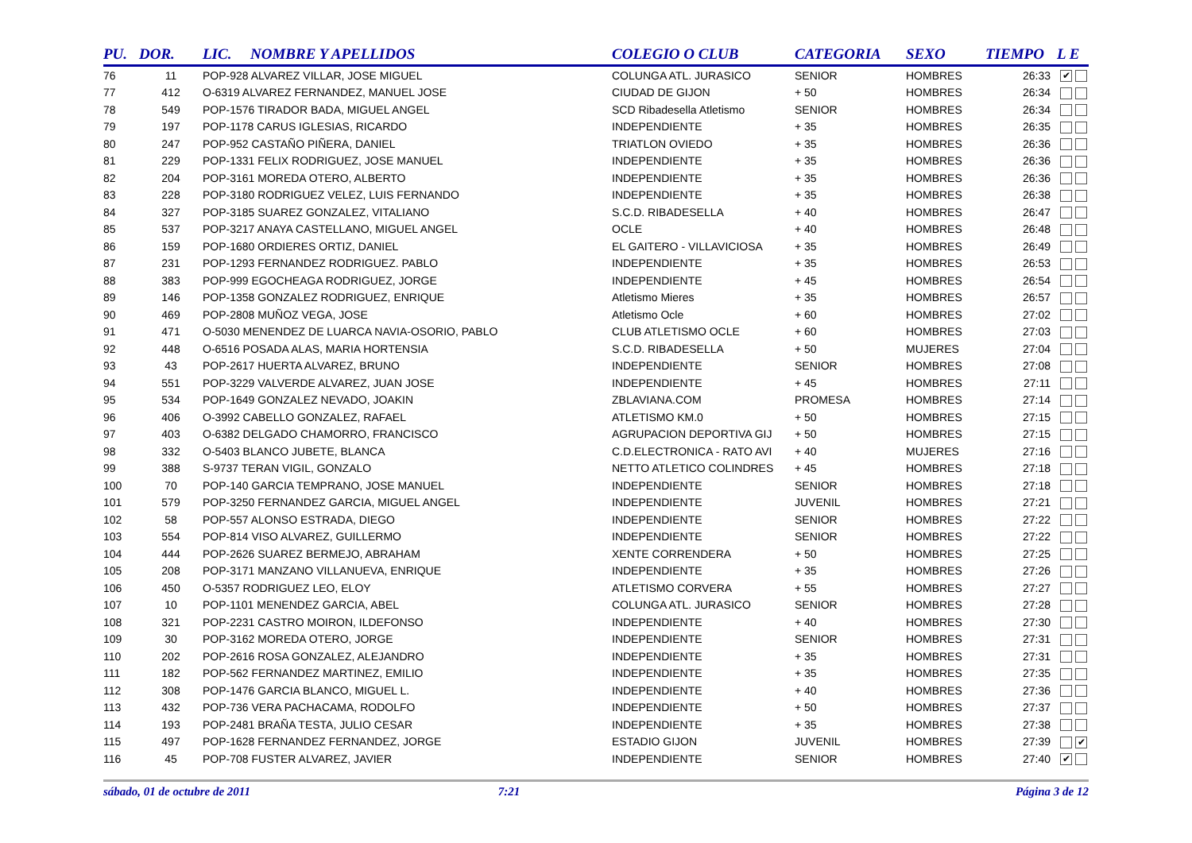| PU. | DOR. | LIC. | NOMBRE Y APELLIDOS | COLEGIO O CLUB | CATEGORIA | SEXO | TIEMPO | L E |
| --- | --- | --- | --- | --- | --- | --- | --- | --- |
| 76 | 11 | POP-928 ALVAREZ VILLAR, JOSE MIGUEL | | COLUNGA ATL. JURASICO | SENIOR | HOMBRES | 26:33 | ✔ |
| 77 | 412 | O-6319 ALVAREZ FERNANDEZ, MANUEL JOSE | | CIUDAD DE GIJON | + 50 | HOMBRES | 26:34 | |
| 78 | 549 | POP-1576 TIRADOR BADA, MIGUEL ANGEL | | SCD Ribadesella Atletismo | SENIOR | HOMBRES | 26:34 | |
| 79 | 197 | POP-1178 CARUS IGLESIAS, RICARDO | | INDEPENDIENTE | + 35 | HOMBRES | 26:35 | |
| 80 | 247 | POP-952 CASTAÑO PIÑERA, DANIEL | | TRIATLON OVIEDO | + 35 | HOMBRES | 26:36 | |
| 81 | 229 | POP-1331 FELIX RODRIGUEZ, JOSE MANUEL | | INDEPENDIENTE | + 35 | HOMBRES | 26:36 | |
| 82 | 204 | POP-3161 MOREDA OTERO, ALBERTO | | INDEPENDIENTE | + 35 | HOMBRES | 26:36 | |
| 83 | 228 | POP-3180 RODRIGUEZ VELEZ, LUIS FERNANDO | | INDEPENDIENTE | + 35 | HOMBRES | 26:38 | |
| 84 | 327 | POP-3185 SUAREZ GONZALEZ, VITALIANO | | S.C.D. RIBADESELLA | + 40 | HOMBRES | 26:47 | |
| 85 | 537 | POP-3217 ANAYA CASTELLANO, MIGUEL ANGEL | | OCLE | + 40 | HOMBRES | 26:48 | |
| 86 | 159 | POP-1680 ORDIERES ORTIZ, DANIEL | | EL GAITERO - VILLAVICIOSA | + 35 | HOMBRES | 26:49 | |
| 87 | 231 | POP-1293 FERNANDEZ RODRIGUEZ. PABLO | | INDEPENDIENTE | + 35 | HOMBRES | 26:53 | |
| 88 | 383 | POP-999 EGOCHEAGA RODRIGUEZ, JORGE | | INDEPENDIENTE | + 45 | HOMBRES | 26:54 | |
| 89 | 146 | POP-1358 GONZALEZ RODRIGUEZ, ENRIQUE | | Atletismo Mieres | + 35 | HOMBRES | 26:57 | |
| 90 | 469 | POP-2808 MUÑOZ VEGA, JOSE | | Atletismo Ocle | + 60 | HOMBRES | 27:02 | |
| 91 | 471 | O-5030 MENENDEZ DE LUARCA NAVIA-OSORIO, PABLO | | CLUB ATLETISMO OCLE | + 60 | HOMBRES | 27:03 | |
| 92 | 448 | O-6516 POSADA ALAS, MARIA HORTENSIA | | S.C.D. RIBADESELLA | + 50 | MUJERES | 27:04 | |
| 93 | 43 | POP-2617 HUERTA ALVAREZ, BRUNO | | INDEPENDIENTE | SENIOR | HOMBRES | 27:08 | |
| 94 | 551 | POP-3229 VALVERDE ALVAREZ, JUAN JOSE | | INDEPENDIENTE | + 45 | HOMBRES | 27:11 | |
| 95 | 534 | POP-1649 GONZALEZ NEVADO, JOAKIN | | ZBLAVIANA.COM | PROMESA | HOMBRES | 27:14 | |
| 96 | 406 | O-3992 CABELLO GONZALEZ, RAFAEL | | ATLETISMO KM.0 | + 50 | HOMBRES | 27:15 | |
| 97 | 403 | O-6382 DELGADO CHAMORRO, FRANCISCO | | AGRUPACION DEPORTIVA GIJ | + 50 | HOMBRES | 27:15 | |
| 98 | 332 | O-5403 BLANCO JUBETE, BLANCA | | C.D.ELECTRONICA - RATO AVI | + 40 | MUJERES | 27:16 | |
| 99 | 388 | S-9737 TERAN VIGIL, GONZALO | | NETTO ATLETICO COLINDRES | + 45 | HOMBRES | 27:18 | |
| 100 | 70 | POP-140 GARCIA TEMPRANO, JOSE MANUEL | | INDEPENDIENTE | SENIOR | HOMBRES | 27:18 | |
| 101 | 579 | POP-3250 FERNANDEZ GARCIA, MIGUEL ANGEL | | INDEPENDIENTE | JUVENIL | HOMBRES | 27:21 | |
| 102 | 58 | POP-557 ALONSO ESTRADA, DIEGO | | INDEPENDIENTE | SENIOR | HOMBRES | 27:22 | |
| 103 | 554 | POP-814 VISO ALVAREZ, GUILLERMO | | INDEPENDIENTE | SENIOR | HOMBRES | 27:22 | |
| 104 | 444 | POP-2626 SUAREZ BERMEJO, ABRAHAM | | XENTE CORRENDERA | + 50 | HOMBRES | 27:25 | |
| 105 | 208 | POP-3171 MANZANO VILLANUEVA, ENRIQUE | | INDEPENDIENTE | + 35 | HOMBRES | 27:26 | |
| 106 | 450 | O-5357 RODRIGUEZ LEO, ELOY | | ATLETISMO CORVERA | + 55 | HOMBRES | 27:27 | |
| 107 | 10 | POP-1101 MENENDEZ GARCIA, ABEL | | COLUNGA ATL. JURASICO | SENIOR | HOMBRES | 27:28 | |
| 108 | 321 | POP-2231 CASTRO MOIRON, ILDEFONSO | | INDEPENDIENTE | + 40 | HOMBRES | 27:30 | |
| 109 | 30 | POP-3162 MOREDA OTERO, JORGE | | INDEPENDIENTE | SENIOR | HOMBRES | 27:31 | |
| 110 | 202 | POP-2616 ROSA GONZALEZ, ALEJANDRO | | INDEPENDIENTE | + 35 | HOMBRES | 27:31 | |
| 111 | 182 | POP-562 FERNANDEZ MARTINEZ, EMILIO | | INDEPENDIENTE | + 35 | HOMBRES | 27:35 | |
| 112 | 308 | POP-1476 GARCIA BLANCO, MIGUEL L. | | INDEPENDIENTE | + 40 | HOMBRES | 27:36 | |
| 113 | 432 | POP-736 VERA PACHACAMA, RODOLFO | | INDEPENDIENTE | + 50 | HOMBRES | 27:37 | |
| 114 | 193 | POP-2481 BRAÑA TESTA, JULIO CESAR | | INDEPENDIENTE | + 35 | HOMBRES | 27:38 | |
| 115 | 497 | POP-1628 FERNANDEZ FERNANDEZ, JORGE | | ESTADIO GIJON | JUVENIL | HOMBRES | 27:39 | ✔ |
| 116 | 45 | POP-708 FUSTER ALVAREZ, JAVIER | | INDEPENDIENTE | SENIOR | HOMBRES | 27:40 | ✔ |
sábado, 01 de octubre de 2011 7:21 Página 3 de 12